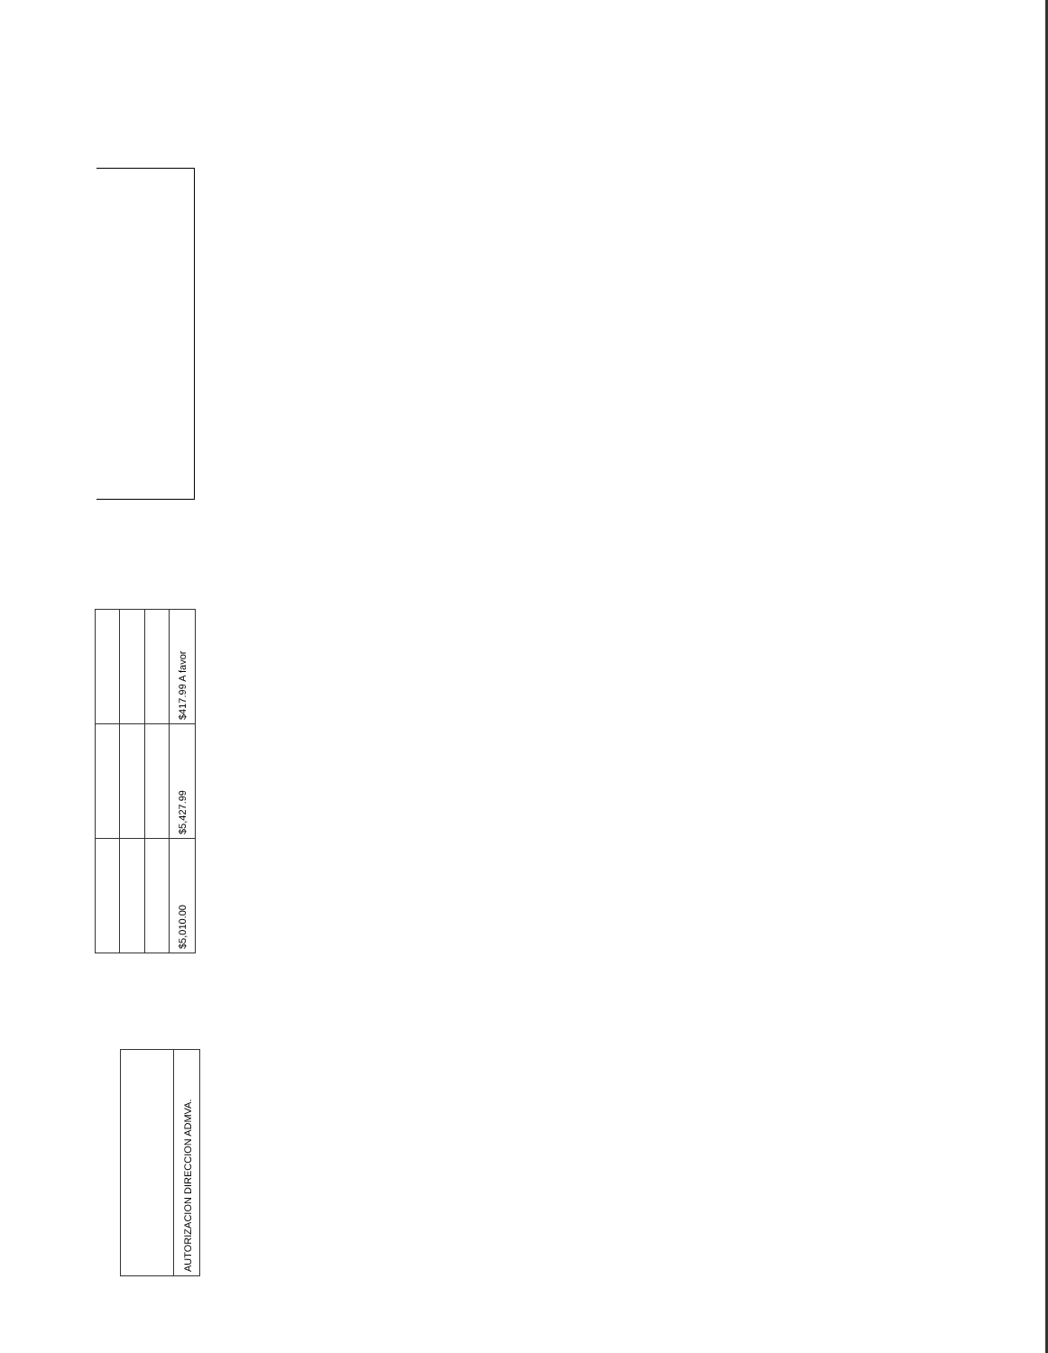| | | | $417.99 A favor |
| | | | $5,427.99 |
| | | | $5,010.00 |
| | AUTORIZACION DIRECCION ADMVA. |